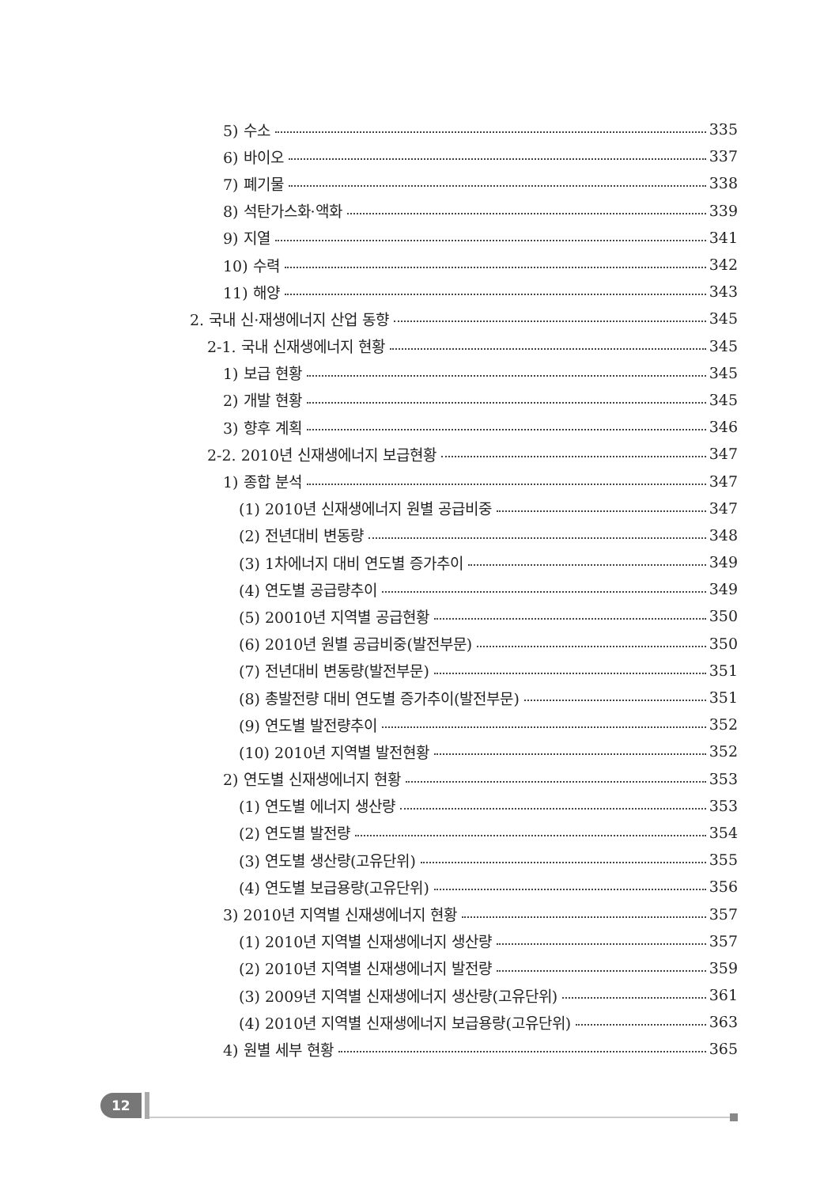5) 수소 335
6) 바이오 337
7) 폐기물 338
8) 석탄가스화·액화 339
9) 지열 341
10) 수력 342
11) 해양 343
2. 국내 신·재생에너지 산업 동향 345
2-1. 국내 신재생에너지 현황 345
1) 보급 현황 345
2) 개발 현황 345
3) 향후 계획 346
2-2. 2010년 신재생에너지 보급현황 347
1) 종합 분석 347
(1) 2010년 신재생에너지 원별 공급비중 347
(2) 전년대비 변동량 348
(3) 1차에너지 대비 연도별 증가추이 349
(4) 연도별 공급량추이 349
(5) 20010년 지역별 공급현황 350
(6) 2010년 원별 공급비중(발전부문) 350
(7) 전년대비 변동량(발전부문) 351
(8) 총발전량 대비 연도별 증가추이(발전부문) 351
(9) 연도별 발전량추이 352
(10) 2010년 지역별 발전현황 352
2) 연도별 신재생에너지 현황 353
(1) 연도별 에너지 생산량 353
(2) 연도별 발전량 354
(3) 연도별 생산량(고유단위) 355
(4) 연도별 보급용량(고유단위) 356
3) 2010년 지역별 신재생에너지 현황 357
(1) 2010년 지역별 신재생에너지 생산량 357
(2) 2010년 지역별 신재생에너지 발전량 359
(3) 2009년 지역별 신재생에너지 생산량(고유단위) 361
(4) 2010년 지역별 신재생에너지 보급용량(고유단위) 363
4) 원별 세부 현황 365
12